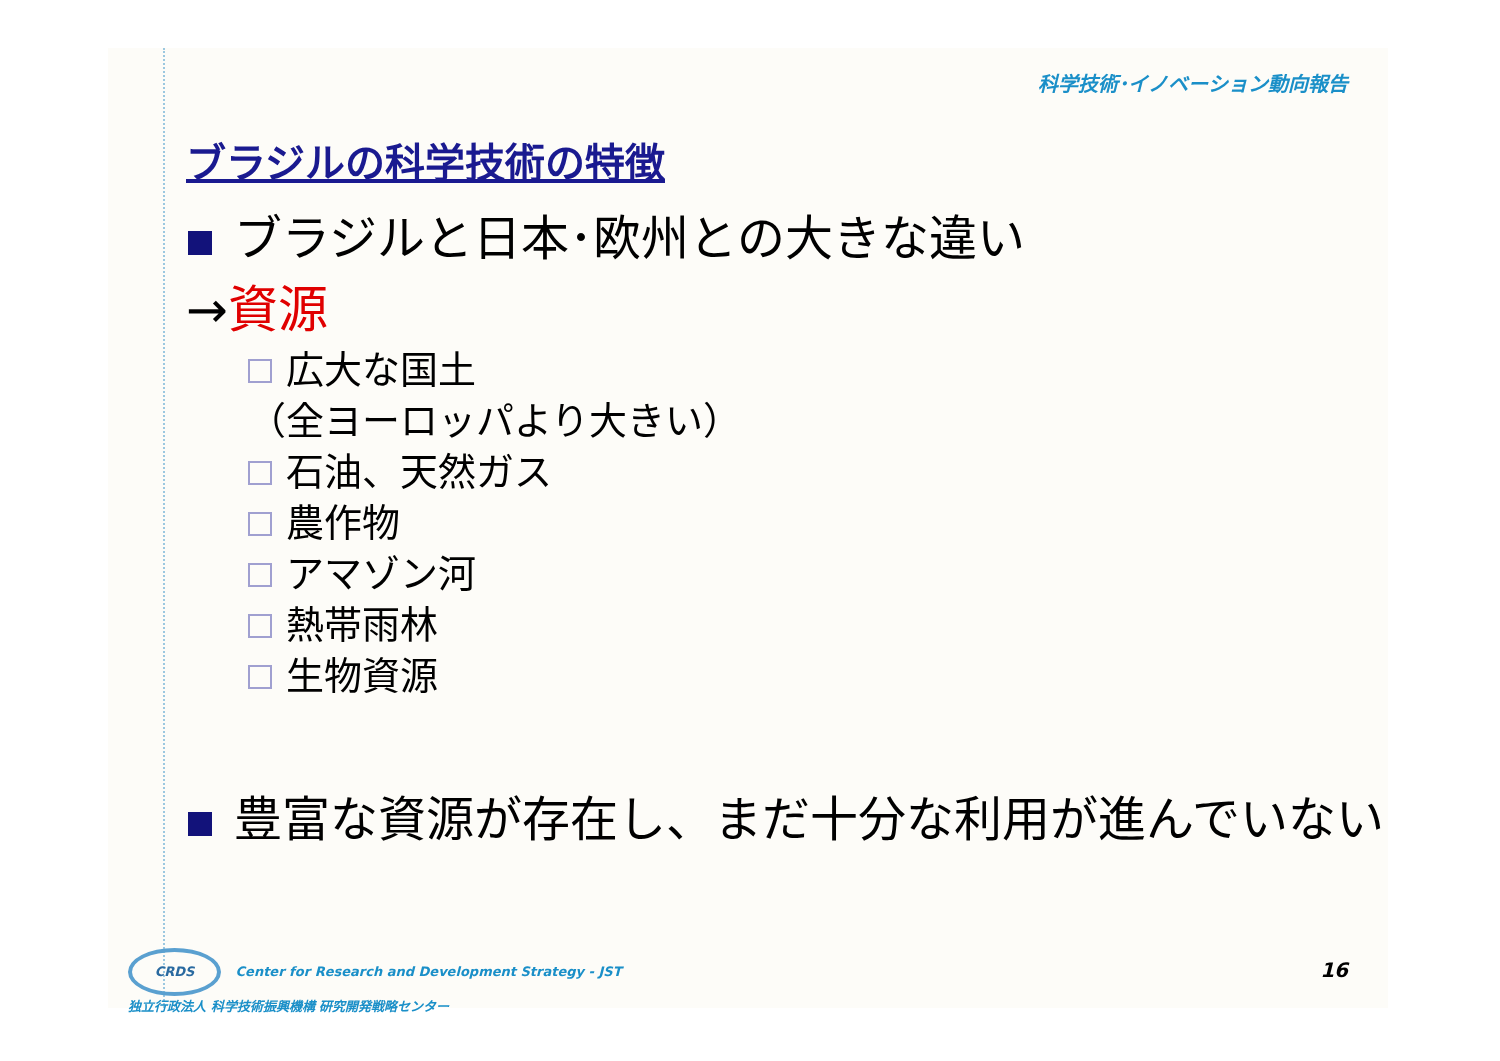科学技術･イノベーション動向報告
ブラジルの科学技術の特徴
ブラジルと日本･欧州との大きな違い
→資源
広大な国土
（全ヨーロッパより大きい）
石油、天然ガス
農作物
アマゾン河
熱帯雨林
生物資源
豊富な資源が存在し、まだ十分な利用が進んでいない
CRDS Center for Research and Development Strategy - JST
独立行政法人 科学技術振興機構 研究開発戦略センター
16